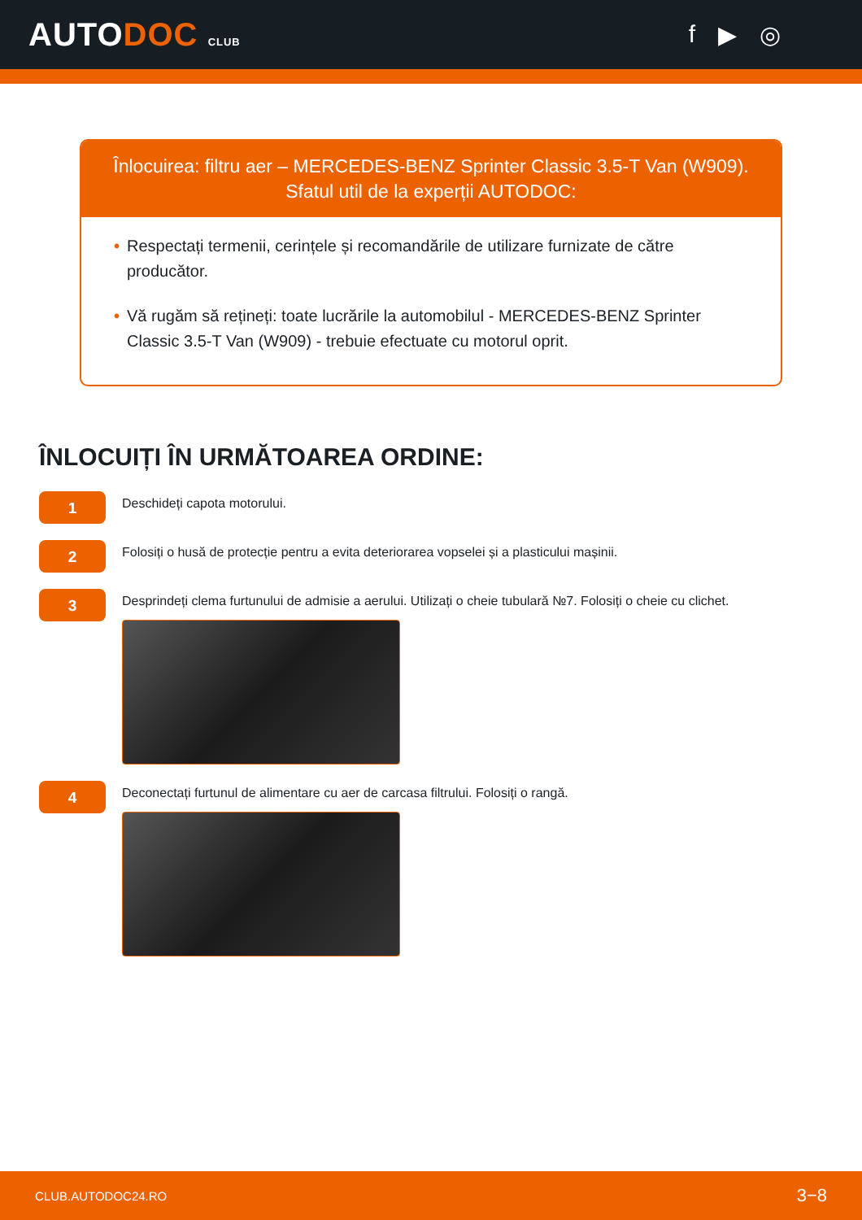AUTODOC CLUB
f ▶ ◎
Înlocuirea: filtru aer – MERCEDES-BENZ Sprinter Classic 3.5-T Van (W909).
Sfatul util de la experții AUTODOC:
• Respectați termenii, cerințele și recomandările de utilizare furnizate de către producător.
• Vă rugăm să rețineți: toate lucrările la automobilul - MERCEDES-BENZ Sprinter Classic 3.5-T Van (W909) - trebuie efectuate cu motorul oprit.
ÎNLOCUIȚI ÎN URMĂTOAREA ORDINE:
1
Deschideți capota motorului.
2
Folosiți o husă de protecție pentru a evita deteriorarea vopselei și a plasticului mașinii.
3
Desprindeți clema furtunului de admisie a aerului. Utilizați o cheie tubulară №7. Folosiți o cheie cu clichet.
4
Deconectați furtunul de alimentare cu aer de carcasa filtrului. Folosiți o rangă.
CLUB.AUTODOC24.RO 3−8